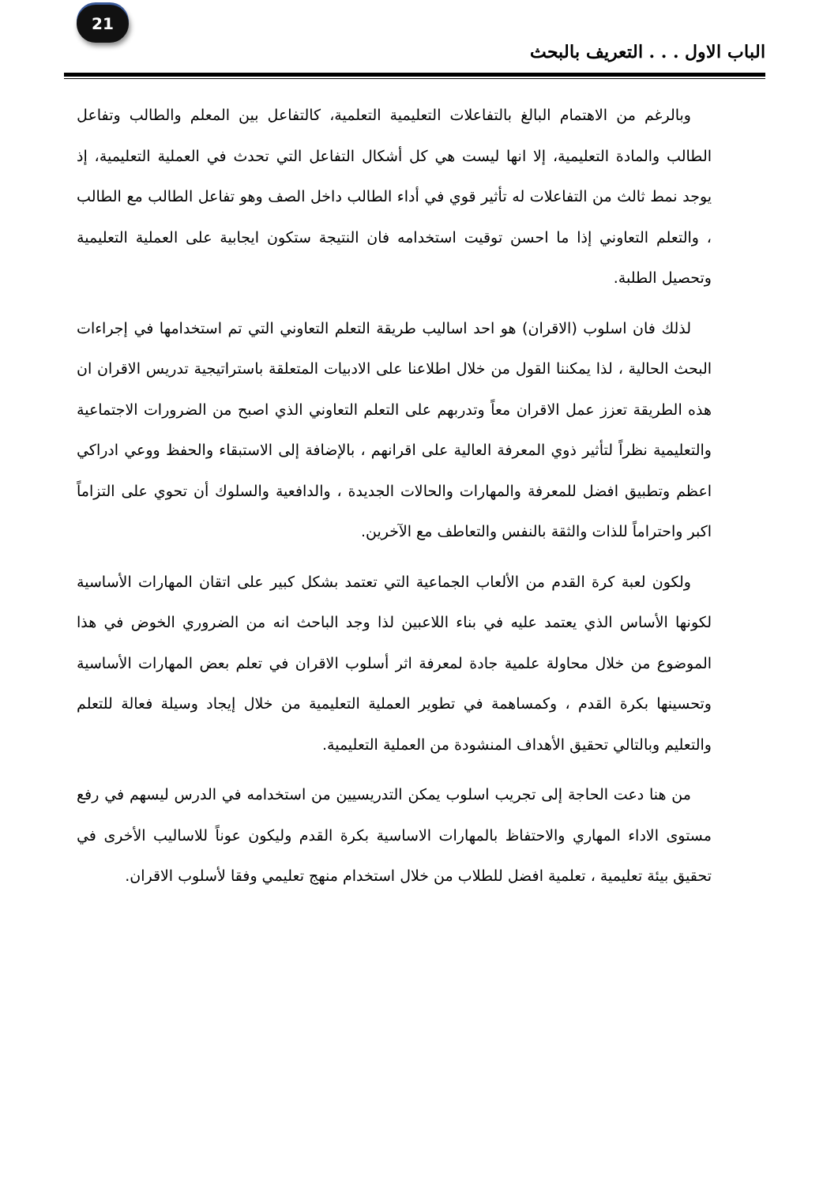21
الباب الاول . . . التعريف بالبحث
وبالرغم من الاهتمام البالغ بالتفاعلات التعليمية التعلمية، كالتفاعل بين المعلم والطالب وتفاعل الطالب والمادة التعليمية، إلا انها ليست هي كل أشكال التفاعل التي تحدث في العملية التعليمية، إذ يوجد نمط ثالث من التفاعلات له تأثير قوي في أداء الطالب داخل الصف وهو تفاعل الطالب مع الطالب ، والتعلم التعاوني إذا ما احسن توقيت استخدامه فان النتيجة ستكون ايجابية على العملية التعليمية وتحصيل الطلبة.
لذلك فان اسلوب (الاقران) هو احد اساليب طريقة التعلم التعاوني التي تم استخدامها في إجراءات البحث الحالية ، لذا يمكننا القول من خلال اطلاعنا على الادبيات المتعلقة باستراتيجية تدريس الاقران ان هذه الطريقة تعزز عمل الاقران معاً وتدربهم على التعلم التعاوني الذي اصبح من الضرورات الاجتماعية والتعليمية نظراً لتأثير ذوي المعرفة العالية على اقرانهم ، بالإضافة إلى الاستبقاء والحفظ ووعي ادراكي اعظم وتطبيق افضل للمعرفة والمهارات والحالات الجديدة ، والدافعية والسلوك أن تحوي على التزاماً اكبر واحتراماً للذات والثقة بالنفس والتعاطف مع الآخرين.
ولكون لعبة كرة القدم من الألعاب الجماعية التي تعتمد بشكل كبير على اتقان المهارات الأساسية لكونها الأساس الذي يعتمد عليه في بناء اللاعبين لذا وجد الباحث انه من الضروري الخوض في هذا الموضوع من خلال محاولة علمية جادة لمعرفة اثر أسلوب الاقران في تعلم بعض المهارات الأساسية وتحسينها بكرة القدم ، وكمساهمة في تطوير العملية التعليمية من خلال إيجاد وسيلة فعالة للتعلم والتعليم وبالتالي تحقيق الأهداف المنشودة من العملية التعليمية.
من هنا دعت الحاجة إلى تجريب اسلوب يمكن التدريسيين من استخدامه في الدرس ليسهم في رفع مستوى الاداء المهاري والاحتفاظ بالمهارات الاساسية بكرة القدم وليكون عوناً للاساليب الأخرى في تحقيق بيئة تعليمية ، تعلمية افضل للطلاب من خلال استخدام منهج تعليمي وفقا لأسلوب الاقران.